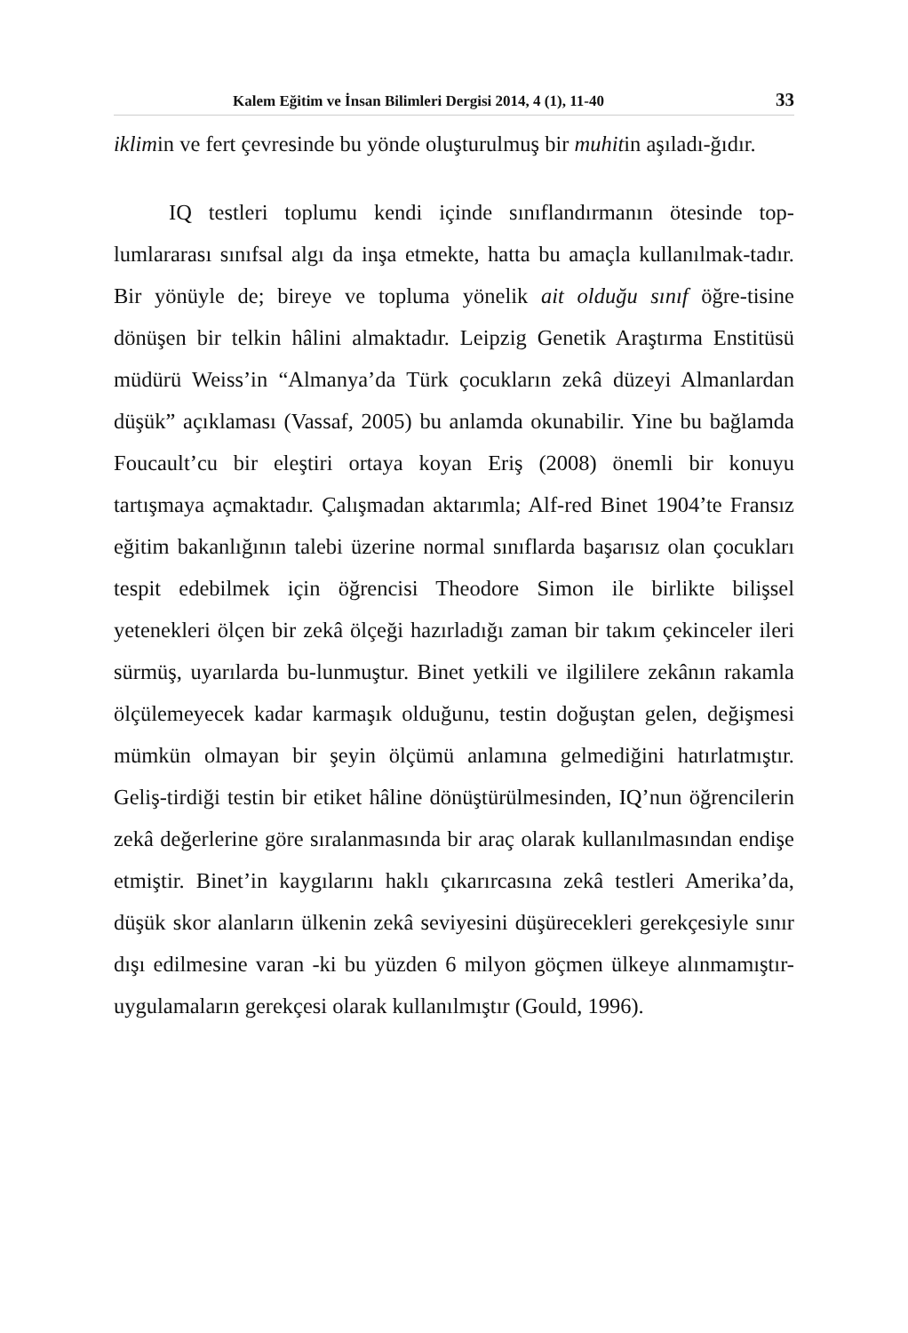Kalem Eğitim ve İnsan Bilimleri Dergisi 2014, 4 (1), 11-40 33
iklimin ve fert çevresinde bu yönde oluşturulmuş bir muhitin aşıladı-ğıdır.
IQ testleri toplumu kendi içinde sınıflandırmanın ötesinde top-lumlararası sınıfsal algı da inşa etmekte, hatta bu amaçla kullanılmak-tadır. Bir yönüyle de; bireye ve topluma yönelik ait olduğu sınıf öğre-tisine dönüşen bir telkin hâlini almaktadır. Leipzig Genetik Araştırma Enstitüsü müdürü Weiss’in “Almanya’da Türk çocukların zekâ düzeyi Almanlardan düşük” açıklaması (Vassaf, 2005) bu anlamda okunabilir. Yine bu bağlamda Foucault’cu bir eleştiri ortaya koyan Eriş (2008) önemli bir konuyu tartışmaya açmaktadır. Çalışmadan aktarımla; Alf-red Binet 1904’te Fransız eğitim bakanlığının talebi üzerine normal sınıflarda başarısız olan çocukları tespit edebilmek için öğrencisi Theodore Simon ile birlikte bilişsel yetenekleri ölçen bir zekâ ölçeği hazırladığı zaman bir takım çekinceler ileri sürmüş, uyarılarda bu-lunmuştur. Binet yetkili ve ilgililere zekânın rakamla ölçülemeyecek kadar karmaşık olduğunu, testin doğuştan gelen, değişmesi mümkün olmayan bir şeyin ölçümü anlamına gelmediğini hatırlatmıştır. Geliş-tirdiği testin bir etiket hâline dönüştürülmesinden, IQ’nun öğrencilerin zekâ değerlerine göre sıralanmasında bir araç olarak kullanılmasından endişe etmiştir. Binet’in kaygılarını haklı çıkarırcasına zekâ testleri Amerika’da, düşük skor alanların ülkenin zekâ seviyesini düşürecekleri gerekçesiyle sınır dışı edilmesine varan -ki bu yüzden 6 milyon göçmen ülkeye alınmamıştır- uygulamaların gerekçesi olarak kullanılmıştır (Gould, 1996).